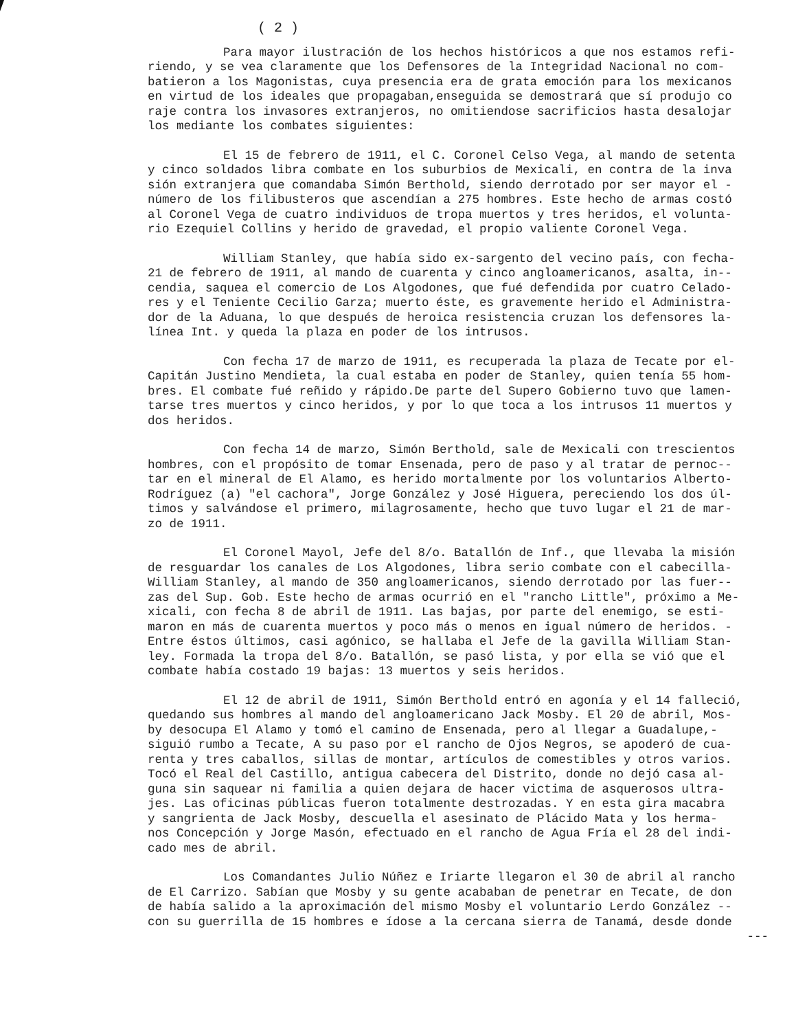( 2 )
Para mayor ilustración de los hechos históricos a que nos estamos refi- riendo, y se vea claramente que los Defensores de la Integridad Nacional no com- batieron a los Magonistas, cuya presencia era de grata emoción para los mexicanos en virtud de los ideales que propagaban,enseguida se demostrará que sí produjo co raje contra los invasores extranjeros, no omitiendose sacrificios hasta desalojar los mediante los combates siguientes:
El 15 de febrero de 1911, el C. Coronel Celso Vega, al mando de setenta y cinco soldados libra combate en los suburbios de Mexicali, en contra de la inva sión extranjera que comandaba Simón Berthold, siendo derrotado por ser mayor el - número de los filibusteros que ascendían a 275 hombres. Este hecho de armas costó al Coronel Vega de cuatro individuos de tropa muertos y tres heridos, el volunta- rio Ezequiel Collins y herido de gravedad, el propio valiente Coronel Vega.
William Stanley, que había sido ex-sargento del vecino país, con fecha- 21 de febrero de 1911, al mando de cuarenta y cinco angloamericanos, asalta, in-- cendia, saquea el comercio de Los Algodones, que fué defendida por cuatro Celado- res y el Teniente Cecilio Garza; muerto éste, es gravemente herido el Administra- dor de la Aduana, lo que después de heroica resistencia cruzan los defensores la- línea Int. y queda la plaza en poder de los intrusos.
Con fecha 17 de marzo de 1911, es recuperada la plaza de Tecate por el- Capitán Justino Mendieta, la cual estaba en poder de Stanley, quien tenía 55 hom- bres. El combate fué reñido y rápido.De parte del Supero Gobierno tuvo que lamen- tarse tres muertos y cinco heridos, y por lo que toca a los intrusos 11 muertos y dos heridos.
Con fecha 14 de marzo, Simón Berthold, sale de Mexicali con trescientos hombres, con el propósito de tomar Ensenada, pero de paso y al tratar de pernoc-- tar en el mineral de El Alamo, es herido mortalmente por los voluntarios Alberto- Rodríguez (a) "el cachora", Jorge González y José Higuera, pereciendo los dos úl- timos y salvándose el primero, milagrosamente, hecho que tuvo lugar el 21 de mar- zo de 1911.
El Coronel Mayol, Jefe del 8/o. Batallón de Inf., que llevaba la misión de resguardar los canales de Los Algodones, libra serio combate con el cabecilla- William Stanley, al mando de 350 angloamericanos, siendo derrotado por las fuer-- zas del Sup. Gob. Este hecho de armas ocurrió en el "rancho Little", próximo a Me- xicali, con fecha 8 de abril de 1911. Las bajas, por parte del enemigo, se esti- maron en más de cuarenta muertos y poco más o menos en igual número de heridos. - Entre éstos últimos, casi agónico, se hallaba el Jefe de la gavilla William Stan- ley. Formada la tropa del 8/o. Batallón, se pasó lista, y por ella se vió que el combate había costado 19 bajas: 13 muertos y seis heridos.
El 12 de abril de 1911, Simón Berthold entró en agonía y el 14 falleció, quedando sus hombres al mando del angloamericano Jack Mosby. El 20 de abril, Mos- by desocupa El Alamo y tomó el camino de Ensenada, pero al llegar a Guadalupe,- siguió rumbo a Tecate, A su paso por el rancho de Ojos Negros, se apoderó de cua- renta y tres caballos, sillas de montar, artículos de comestibles y otros varios. Tocó el Real del Castillo, antigua cabecera del Distrito, donde no dejó casa al- guna sin saquear ni familia a quien dejara de hacer victima de asquerosos ultra- jes. Las oficinas públicas fueron totalmente destrozadas. Y en esta gira macabra y sangrienta de Jack Mosby, descuella el asesinato de Plácido Mata y los herma- nos Concepción y Jorge Masón, efectuado en el rancho de Agua Fría el 28 del indi- cado mes de abril.
Los Comandantes Julio Núñez e Iriarte llegaron el 30 de abril al rancho de El Carrizo. Sabían que Mosby y su gente acababan de penetrar en Tecate, de don de había salido a la aproximación del mismo Mosby el voluntario Lerdo González -- con su guerrilla de 15 hombres e ídose a la cercana sierra de Tanamá, desde donde
---